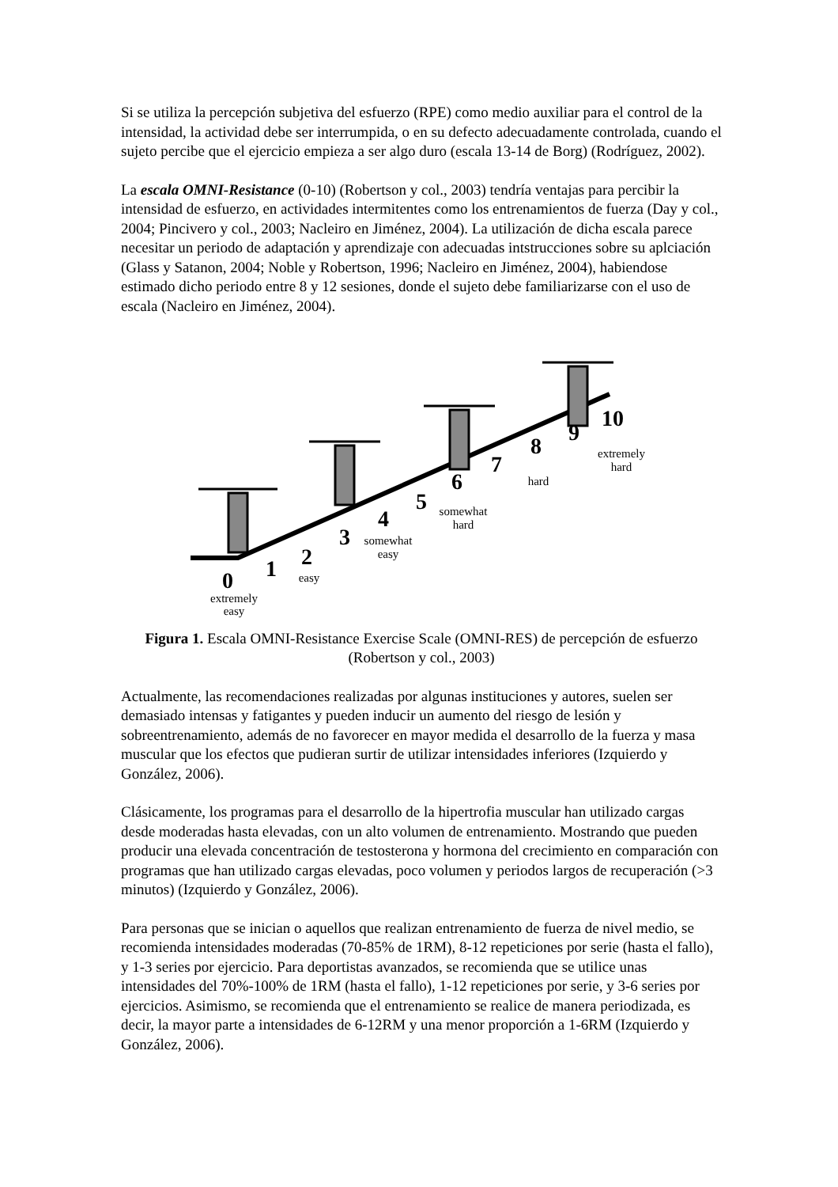Si se utiliza la percepción subjetiva del esfuerzo (RPE) como medio auxiliar para el control de la intensidad, la actividad debe ser interrumpida, o en su defecto adecuadamente controlada, cuando el sujeto percibe que el ejercicio empieza a ser algo duro (escala 13-14 de Borg) (Rodríguez, 2002).
La escala OMNI-Resistance (0-10) (Robertson y col., 2003) tendría ventajas para percibir la intensidad de esfuerzo, en actividades intermitentes como los entrenamientos de fuerza (Day y col., 2004; Pincivero y col., 2003; Nacleiro en Jiménez, 2004). La utilización de dicha escala parece necesitar un periodo de adaptación y aprendizaje con adecuadas intstrucciones sobre su aplciación (Glass y Satanon, 2004; Noble y Robertson, 1996; Nacleiro en Jiménez, 2004), habiendose estimado dicho periodo entre 8 y 12 sesiones, donde el sujeto debe familiarizarse con el uso de escala (Nacleiro en Jiménez, 2004).
0
1
2
3
4
5
6
7
8
9
10
extremely
easy
easy
somewhat
easy
somewhat
hard
hard
extremely
hard
Figura 1. Escala OMNI-Resistance Exercise Scale (OMNI-RES) de percepción de esfuerzo (Robertson y col., 2003)
Actualmente, las recomendaciones realizadas por algunas instituciones y autores, suelen ser demasiado intensas y fatigantes y pueden inducir un aumento del riesgo de lesión y sobreentrenamiento, además de no favorecer en mayor medida el desarrollo de la fuerza y masa muscular que los efectos que pudieran surtir de utilizar intensidades inferiores (Izquierdo y González, 2006).
Clásicamente, los programas para el desarrollo de la hipertrofia muscular han utilizado cargas desde moderadas hasta elevadas, con un alto volumen de entrenamiento. Mostrando que pueden producir una elevada concentración de testosterona y hormona del crecimiento en comparación con programas que han utilizado cargas elevadas, poco volumen y periodos largos de recuperación (>3 minutos) (Izquierdo y González, 2006).
Para personas que se inician o aquellos que realizan entrenamiento de fuerza de nivel medio, se recomienda intensidades moderadas (70-85% de 1RM), 8-12 repeticiones por serie (hasta el fallo), y 1-3 series por ejercicio. Para deportistas avanzados, se recomienda que se utilice unas intensidades del 70%-100% de 1RM (hasta el fallo), 1-12 repeticiones por serie, y 3-6 series por ejercicios. Asimismo, se recomienda que el entrenamiento se realice de manera periodizada, es decir, la mayor parte a intensidades de 6-12RM y una menor proporción a 1-6RM (Izquierdo y González, 2006).